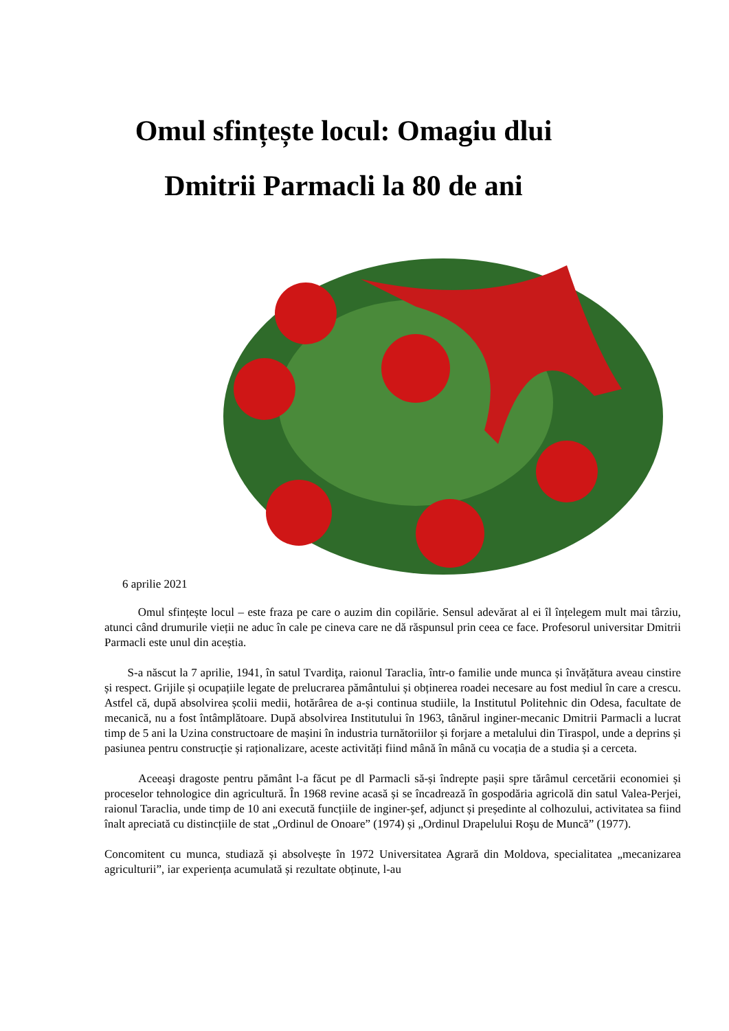Omul sfințește locul: Omagiu dlui
Dmitrii Parmacli la 80 de ani
6 aprilie 2021
Omul sfințește locul – este fraza pe care o auzim din copilărie. Sensul adevărat al ei îl înțelegem mult mai târziu, atunci când drumurile vieții ne aduc în cale pe cineva care ne dă răspunsul prin ceea ce face. Profesorul universitar Dmitrii Parmacli este unul din aceștia.
S-a născut la 7 aprilie, 1941, în satul Tvardiţa, raionul Taraclia, într-o familie unde munca și învățătura aveau cinstire și respect. Grijile și ocupațiile legate de prelucrarea pământului și obținerea roadei necesare au fost mediul în care a crescu. Astfel că, după absolvirea școlii medii, hotărârea de a-și continua studiile, la Institutul Politehnic din Odesa, facultate de mecanică, nu a fost întâmplătoare. După absolvirea Institutului în 1963, tânărul inginer-mecanic Dmitrii Parmacli a lucrat timp de 5 ani la Uzina constructoare de mașini în industria turnătoriilor și forjare a metalului din Tiraspol, unde a deprins și pasiunea pentru construcție și raționalizare, aceste activități fiind mână în mână cu vocația de a studia și a cerceta.
Aceeaşi dragoste pentru pământ l-a făcut pe dl Parmacli să-și îndrepte pașii spre tărâmul cercetării economiei și proceselor tehnologice din agricultură. În 1968 revine acasă și se încadrează în gospodăria agricolă din satul Valea-Perjei, raionul Taraclia, unde timp de 10 ani execută funcțiile de inginer-şef, adjunct și președinte al colhozului, activitatea sa fiind înalt apreciată cu distincțiile de stat „Ordinul de Onoare” (1974) și „Ordinul Drapelului Roşu de Muncă” (1977).
Concomitent cu munca, studiază și absolvește în 1972 Universitatea Agrară din Moldova, specialitatea „mecanizarea agriculturii”, iar experiența acumulată și rezultate obținute, l-au